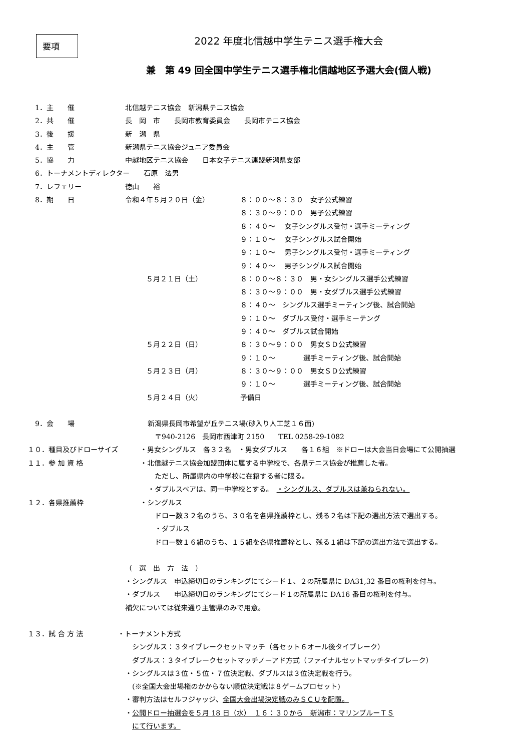要項
2022 年度北信越中学生テニス選手権大会
兼　第 49 回全国中学生テニス選手権北信越地区予選大会(個人戦)
1．主　　催 北信越テニス協会　新潟県テニス協会
2．共　　催 長　岡　市　　長岡市教育委員会　　長岡市テニス協会
3．後　　援 新　潟　県
4．主　　管 新潟県テニス協会ジュニア委員会
5．協　　力 中越地区テニス協会　　日本女子テニス連盟新潟県支部
6．トーナメントディレクター　　石原　法男
7．レフェリー 徳山　　裕
8．期　　日 令和４年５月２０日（金） ８：００～８：３０　女子公式練習
８：３０～９：００　男子公式練習
８：４０～　 女子シングルス受付・選手ミーティング
９：１０～　 女子シングルス試合開始
９：１０～　 男子シングルス受付・選手ミーティング
９：４０～　 男子シングルス試合開始
　　　５月２１日（土） ８：００～８：３０　男・女シングルス選手公式練習
８：３０～９：００　男・女ダブルス選手公式練習
８：４０～　シングルス選手ミーティング後、試合開始
９：１０～　ダブルス受付・選手ミーテング
９：４０～　ダブルス試合開始
　　　５月２２日（日） ８：３０～９：００　男女ＳＤ公式練習
９：１０～　　　　選手ミーティング後、試合開始
　　　５月２３日（月） ８：３０～９：００　男女ＳＤ公式練習
９：１０～　　　　選手ミーティング後、試合開始
　　　５月２４日（火） 予備日
9．会　　場 新潟県長岡市希望が丘テニス場(砂入り人工芝１６面)
　〒940-2126　長岡市西津町 2150　　TEL 0258-29-1082
１０．種目及びドローサイズ ・男女シングルス　各３２名　・男女ダブルス　　各１６組　※ドローは大会当日会場にて公開抽選
１１．参 加 資 格 ・北信越テニス協会加盟団体に属する中学校で、各県テニス協会が推薦した者。
　ただし、所属県内の中学校に在籍する者に限る。
・ダブルスペアは、同一中学校とする。　・シングルス、ダブルスは兼ねられない。
１２．各県推薦枠 ・シングルス
　ドロー数３２名のうち、３０名を各県推薦枠とし、残る２名は下記の選出方法で選出する。
　・ダブルス
　ドロー数１６組のうち、１５組を各県推薦枠とし、残る１組は下記の選出方法で選出する。
（　選　出　方　法　）
・シングルス　申込締切日のランキングにてシード１、２の所属県に DA31,32 番目の権利を付与。
・ダブルス　　申込締切日のランキングにてシード１の所属県に DA16 番目の権利を付与。
補欠については従来通り主管県のみで用意。
１３．試 合 方 法 ・トーナメント方式
　シングルス：３タイブレークセットマッチ（各セット６オール後タイブレーク）
　ダブルス：３タイブレークセットマッチノーアド方式（ファイナルセットマッチタイブレーク）
・シングルスは３位・５位・７位決定戦、ダブルスは３位決定戦を行う。
　(※全国大会出場権のかからない順位決定戦は８ゲームプロセット)
・審判方法はセルフジャッジ、全国大会出場決定戦のみＳＣＵを配置。
・公開ドロー抽選会を５月 18 日（水）　１６：３０から　新潟市：マリンブルーＴＳ
　にて行います。